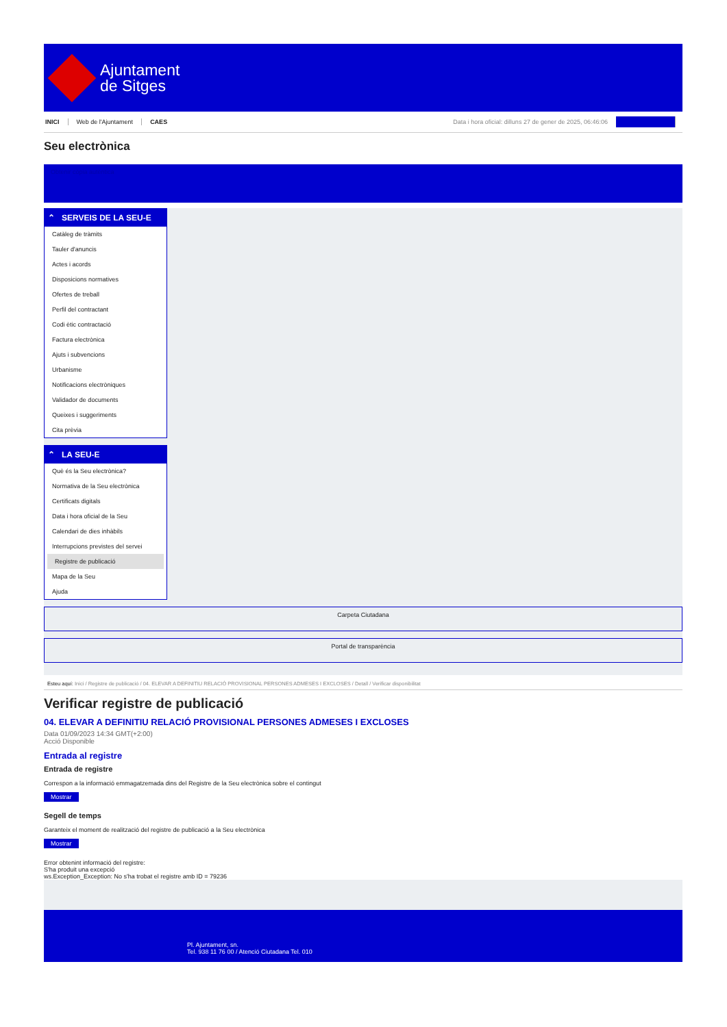Ajuntament
de Sitges
INICI Web de l'Ajuntament CAES Data i hora oficial: dilluns 27 de gener de 2025, 06:46:06
Seu electrònica
Obtenir còpia autèntica
⌃ SERVEIS DE LA SEU-E
Catàleg de tràmits
Tauler d'anuncis
Actes i acords
Disposicions normatives
Ofertes de treball
Perfil del contractant
Codi ètic contractació
Factura electrònica
Ajuts i subvencions
Urbanisme
Notificacions electròniques
Validador de documents
Queixes i suggeriments
Cita prèvia
⌃ LA SEU-E
Què és la Seu electrònica?
Normativa de la Seu electrònica
Certificats digitals
Data i hora oficial de la Seu
Calendari de dies inhàbils
Interrupcions previstes del servei
Registre de publicació
Mapa de la Seu
Ajuda
Carpeta Ciutadana
Portal de transparència
Esteu aquí: Inici / Registre de publicació / 04. ELEVAR A DEFINITIU RELACIÓ PROVISIONAL PERSONES ADMESES I EXCLOSES / Detall / Verificar disponibilitat
Verificar registre de publicació
04. ELEVAR A DEFINITIU RELACIÓ PROVISIONAL PERSONES ADMESES I EXCLOSES
Data 01/09/2023 14:34 GMT(+2:00)
Acció Disponible
Entrada al registre
Entrada de registre
Correspon a la informació emmagatzemada dins del Registre de la Seu electrònica sobre el contingut
Mostrar
Segell de temps
Garanteix el moment de realització del registre de publicació a la Seu electrònica
Mostrar
Error obtenint informació del registre:
S'ha produit una excepció
ws.Exception_Exception: No s'ha trobat el registre amb ID = 79236
Pl. Ajuntament, sn.
Tel. 938 11 76 00 / Atenció Ciutadana Tel. 010